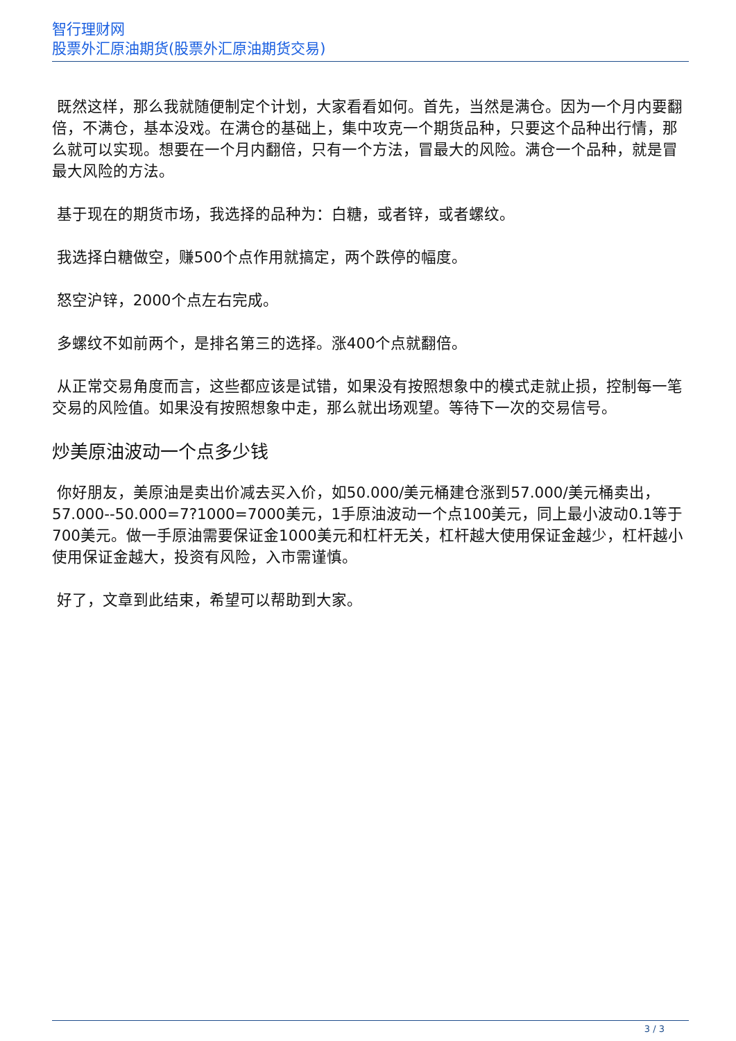智行理财网
股票外汇原油期货(股票外汇原油期货交易)
既然这样，那么我就随便制定个计划，大家看看如何。首先，当然是满仓。因为一个月内要翻倍，不满仓，基本没戏。在满仓的基础上，集中攻克一个期货品种，只要这个品种出行情，那么就可以实现。想要在一个月内翻倍，只有一个方法，冒最大的风险。满仓一个品种，就是冒最大风险的方法。
基于现在的期货市场，我选择的品种为：白糖，或者锌，或者螺纹。
我选择白糖做空，赚500个点作用就搞定，两个跌停的幅度。
怒空沪锌，2000个点左右完成。
多螺纹不如前两个，是排名第三的选择。涨400个点就翻倍。
从正常交易角度而言，这些都应该是试错，如果没有按照想象中的模式走就止损，控制每一笔交易的风险值。如果没有按照想象中走，那么就出场观望。等待下一次的交易信号。
炒美原油波动一个点多少钱
你好朋友，美原油是卖出价减去买入价，如50.000/美元桶建仓涨到57.000/美元桶卖出，57.000--50.000=7?1000=7000美元，1手原油波动一个点100美元，同上最小波动0.1等于700美元。做一手原油需要保证金1000美元和杠杆无关，杠杆越大使用保证金越少，杠杆越小使用保证金越大，投资有风险，入市需谨慎。
好了，文章到此结束，希望可以帮助到大家。
3 / 3